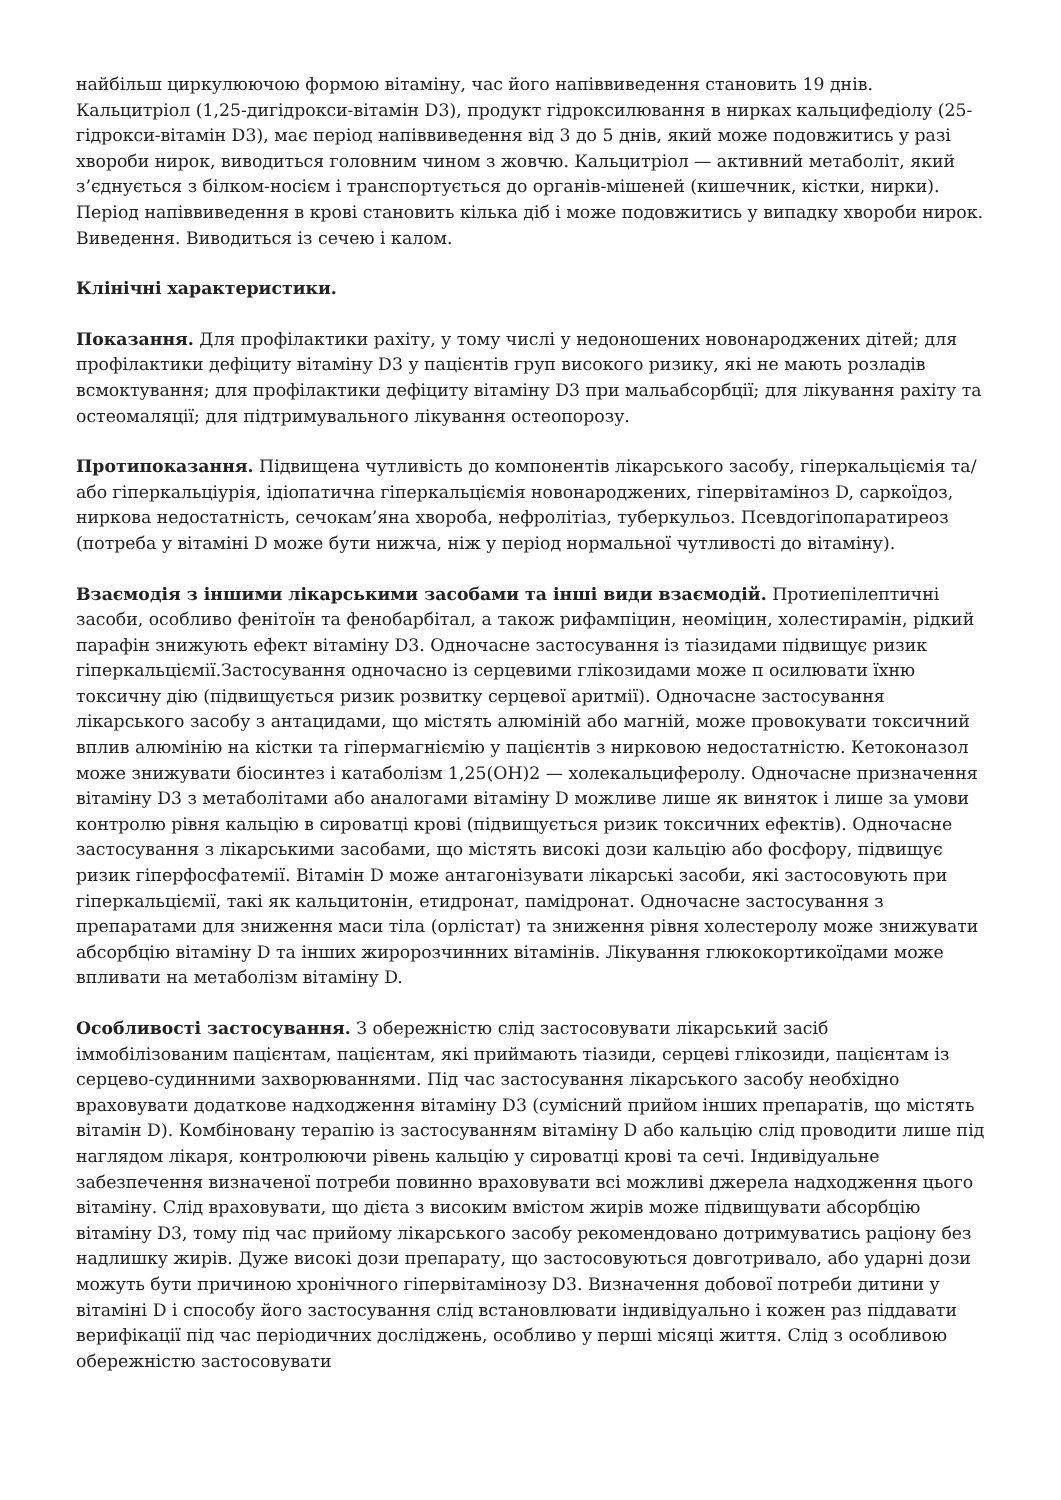найбільш циркулюючою формою вітаміну, час його напіввиведення становить 19 днів. Кальцитріол (1,25-дигідрокси-вітамін D3), продукт гідроксилювання в нирках кальцифедіолу (25-гідрокси-вітамін D3), має період напіввиведення від 3 до 5 днів, який може подовжитись у разі хвороби нирок, виводиться головним чином з жовчю. Кальцитріол — активний метаболіт, який з’єднується з білком-носієм і транспортується до органів-мішеней (кишечник, кістки, нирки). Період напіввиведення в крові становить кілька діб і може подовжитись у випадку хвороби нирок. Виведення. Виводиться із сечею і калом.
Клінічні характеристики.
Показання. Для профілактики рахіту, у тому числі у недоношених новонароджених дітей; для профілактики дефіциту вітаміну D3 у пацієнтів груп високого ризику, які не мають розладів всмоктування; для профілактики дефіциту вітаміну D3 при мальабсорбції; для лікування рахіту та остеомаляції; для підтримувального лікування остеопорозу.
Протипоказання. Підвищена чутливість до компонентів лікарського засобу, гіперкальціємія та/або гіперкальціурія, ідіопатична гіперкальціємія новонароджених, гіпервітаміноз D, саркоїдоз, ниркова недостатність, сечокам’яна хвороба, нефролітіаз, туберкульоз. Псевдогіпопаратиреоз (потреба у вітаміні D може бути нижча, ніж у період нормальної чутливості до вітаміну).
Взаємодія з іншими лікарськими засобами та інші види взаємодій. Протиепілептичні засоби, особливо фенітоїн та фенобарбітал, а також рифампіцин, неоміцин, холестирамін, рідкий парафін знижують ефект вітаміну D3. Одночасне застосування із тіазидами підвищує ризик гіперкальціємії.Застосування одночасно із серцевими глікозидами може п осилювати їхню токсичну дію (підвищується ризик розвитку серцевої аритмії). Одночасне застосування лікарського засобу з антацидами, що містять алюміній або магній, може провокувати токсичний вплив алюмінію на кістки та гіпермагніємію у пацієнтів з нирковою недостатністю. Кетоконазол може знижувати біосинтез і катаболізм 1,25(OH)2 — холекальциферолу. Одночасне призначення вітаміну D3 з метаболітами або аналогами вітаміну D можливе лише як виняток і лише за умови контролю рівня кальцію в сироватці крові (підвищується ризик токсичних ефектів). Одночасне застосування з лікарськими засобами, що містять високі дози кальцію або фосфору, підвищує ризик гіперфосфатемії. Вітамін D може антагонізувати лікарські засоби, які застосовують при гіперкальціємії, такі як кальцитонін, етидронат, памідронат. Одночасне застосування з препаратами для зниження маси тіла (орлістат) та зниження рівня холестеролу може знижувати абсорбцію вітаміну D та інших жиророзчинних вітамінів. Лікування глюкокортикоїдами може впливати на метаболізм вітаміну D.
Особливості застосування. З обережністю слід застосовувати лікарський засіб іммобілізованим пацієнтам, пацієнтам, які приймають тіазиди, серцеві глікозиди, пацієнтам із серцево-судинними захворюваннями. Під час застосування лікарського засобу необхідно враховувати додаткове надходження вітаміну D3 (сумісний прийом інших препаратів, що містять вітамін D). Комбіновану терапію із застосуванням вітаміну D або кальцію слід проводити лише під наглядом лікаря, контролюючи рівень кальцію у сироватці крові та сечі. Індивідуальне забезпечення визначеної потреби повинно враховувати всі можливі джерела надходження цього вітаміну. Слід враховувати, що дієта з високим вмістом жирів може підвищувати абсорбцію вітаміну D3, тому під час прийому лікарського засобу рекомендовано дотримуватись раціону без надлишку жирів. Дуже високі дози препарату, що застосовуються довготривало, або ударні дози можуть бути причиною хронічного гіпервітамінозу D3. Визначення добової потреби дитини у вітаміні D і способу його застосування слід встановлювати індивідуально і кожен раз піддавати верифікації під час періодичних досліджень, особливо у перші місяці життя. Слід з особливою обережністю застосовувати